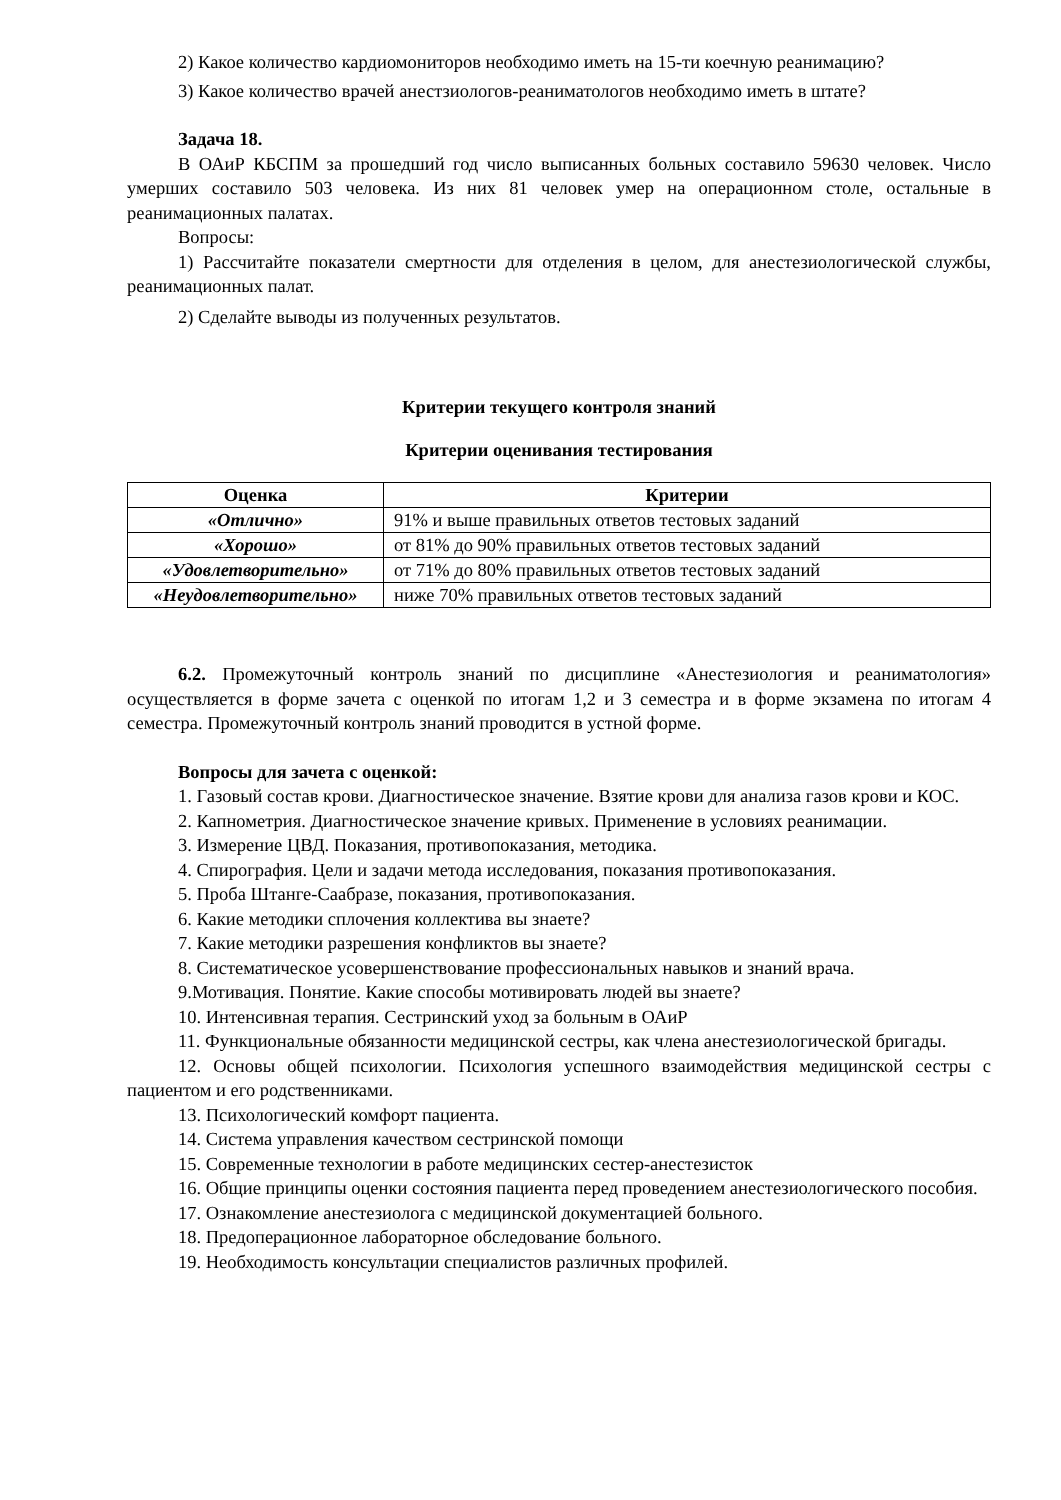2) Какое количество кардиомониторов необходимо иметь на 15-ти коечную реанимацию?
3) Какое количество врачей анестзиологов-реаниматологов необходимо иметь в штате?
Задача 18.
В ОАиР КБСПМ за прошедший год число выписанных больных составило 59630 человек. Число умерших составило 503 человека. Из них 81 человек умер на операционном столе, остальные в реанимационных палатах.
Вопросы:
1) Рассчитайте показатели смертности для отделения в целом, для анестезиологической службы, реанимационных палат.
2) Сделайте выводы из полученных результатов.
Критерии текущего контроля знаний
Критерии оценивания тестирования
| Оценка | Критерии |
| --- | --- |
| «Отлично» | 91% и выше правильных ответов тестовых заданий |
| «Хорошо» | от 81% до 90% правильных ответов тестовых заданий |
| «Удовлетворительно» | от 71% до 80% правильных ответов тестовых заданий |
| «Неудовлетворительно» | ниже 70% правильных ответов тестовых заданий |
6.2. Промежуточный контроль знаний по дисциплине «Анестезиология и реаниматология» осуществляется в форме зачета с оценкой по итогам 1,2 и 3 семестра и в форме экзамена по итогам 4 семестра. Промежуточный контроль знаний проводится в устной форме.
Вопросы для зачета с оценкой:
1. Газовый состав крови. Диагностическое значение. Взятие крови для анализа газов крови и КОС.
2. Капнометрия. Диагностическое значение кривых. Применение в условиях реанимации.
3. Измерение ЦВД. Показания, противопоказания, методика.
4. Спирография. Цели и задачи метода исследования, показания противопоказания.
5. Проба Штанге-Саабразе, показания, противопоказания.
6. Какие методики сплочения коллектива вы знаете?
7. Какие методики разрешения конфликтов вы знаете?
8. Систематическое усовершенствование профессиональных навыков и знаний врача.
9.Мотивация. Понятие. Какие способы мотивировать людей вы знаете?
10. Интенсивная терапия. Сестринский уход за больным в ОАиР
11. Функциональные обязанности медицинской сестры, как члена анестезиологической бригады.
12. Основы общей психологии. Психология успешного взаимодействия медицинской сестры с пациентом и его родственниками.
13. Психологический комфорт пациента.
14. Система управления качеством сестринской помощи
15. Современные технологии в работе медицинских сестер-анестезисток
16. Общие принципы оценки состояния пациента перед проведением анестезиологического пособия.
17. Ознакомление анестезиолога с медицинской документацией больного.
18. Предоперационное лабораторное обследование больного.
19. Необходимость консультации специалистов различных профилей.